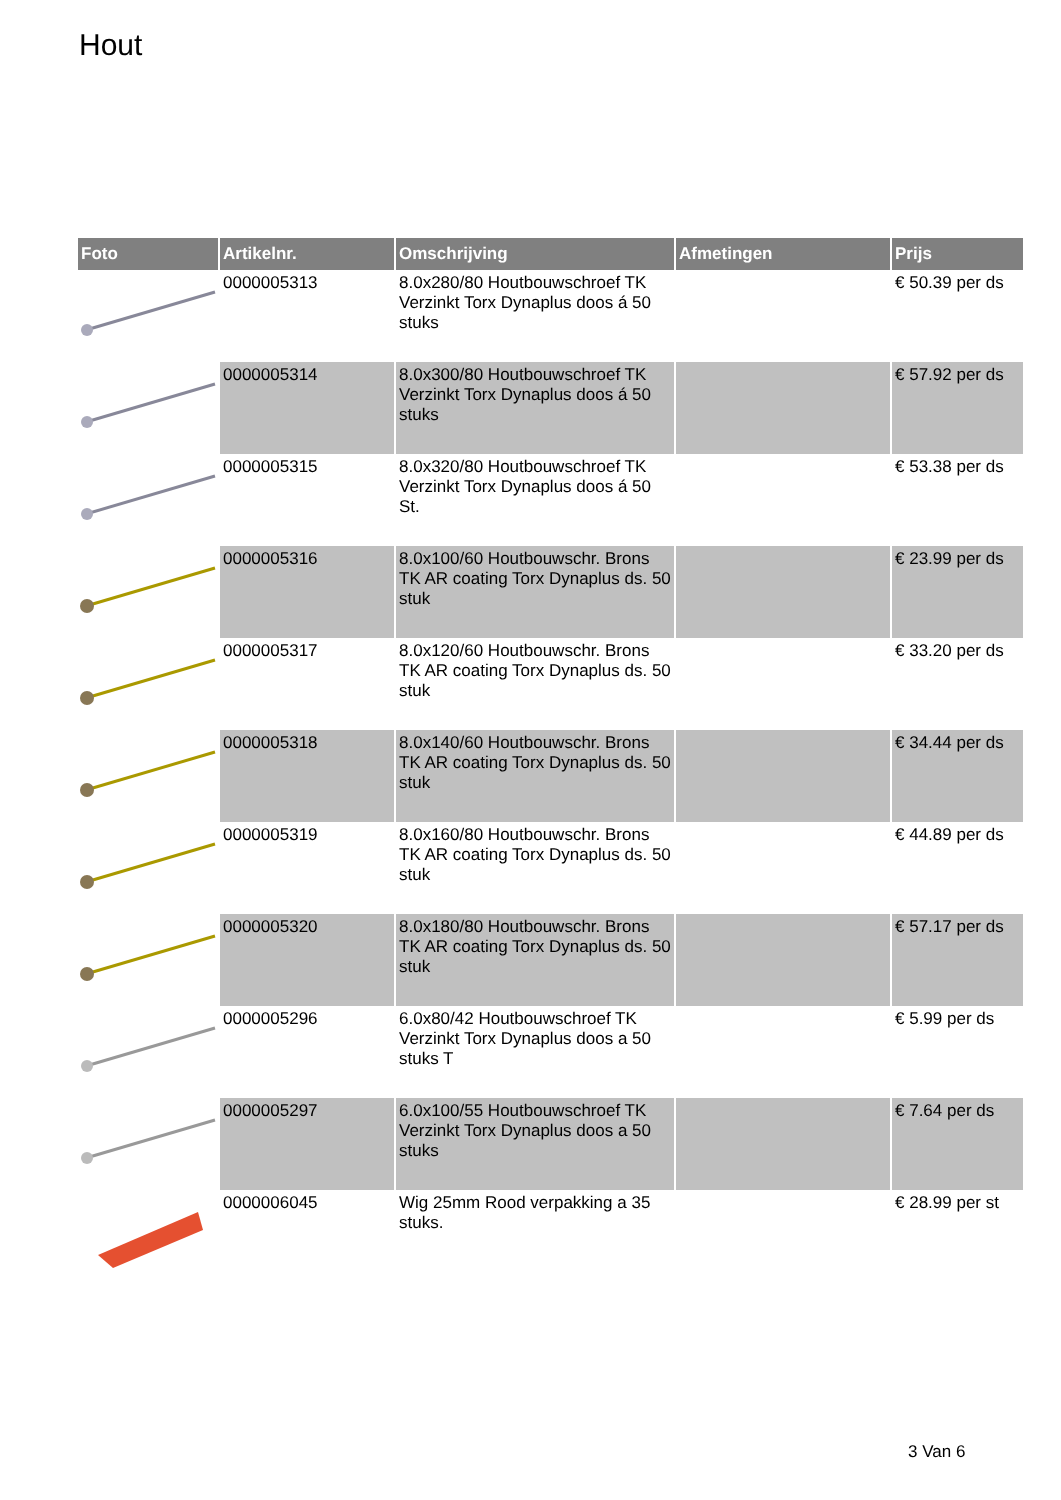Hout
| Foto | Artikelnr. | Omschrijving | Afmetingen | Prijs |
| --- | --- | --- | --- | --- |
| | 0000005313 | 8.0x280/80 Houtbouwschroef TK Verzinkt Torx Dynaplus doos á 50 stuks | | € 50.39 per ds |
| | 0000005314 | 8.0x300/80 Houtbouwschroef TK Verzinkt Torx Dynaplus doos á 50 stuks | | € 57.92 per ds |
| | 0000005315 | 8.0x320/80 Houtbouwschroef TK Verzinkt Torx Dynaplus doos á 50 St. | | € 53.38 per ds |
| | 0000005316 | 8.0x100/60 Houtbouwschr. Brons TK AR coating Torx Dynaplus ds. 50 stuk | | € 23.99 per ds |
| | 0000005317 | 8.0x120/60 Houtbouwschr. Brons TK AR coating Torx Dynaplus ds. 50 stuk | | € 33.20 per ds |
| | 0000005318 | 8.0x140/60 Houtbouwschr. Brons TK AR coating Torx Dynaplus ds. 50 stuk | | € 34.44 per ds |
| | 0000005319 | 8.0x160/80 Houtbouwschr. Brons TK AR coating Torx Dynaplus ds. 50 stuk | | € 44.89 per ds |
| | 0000005320 | 8.0x180/80 Houtbouwschr. Brons TK AR coating Torx Dynaplus ds. 50 stuk | | € 57.17 per ds |
| | 0000005296 | 6.0x80/42 Houtbouwschroef TK Verzinkt Torx Dynaplus doos a 50 stuks T | | € 5.99 per ds |
| | 0000005297 | 6.0x100/55 Houtbouwschroef TK Verzinkt Torx Dynaplus doos a 50 stuks | | € 7.64 per ds |
| | 0000006045 | Wig 25mm Rood verpakking a 35 stuks. | | € 28.99 per st |
3 Van 6